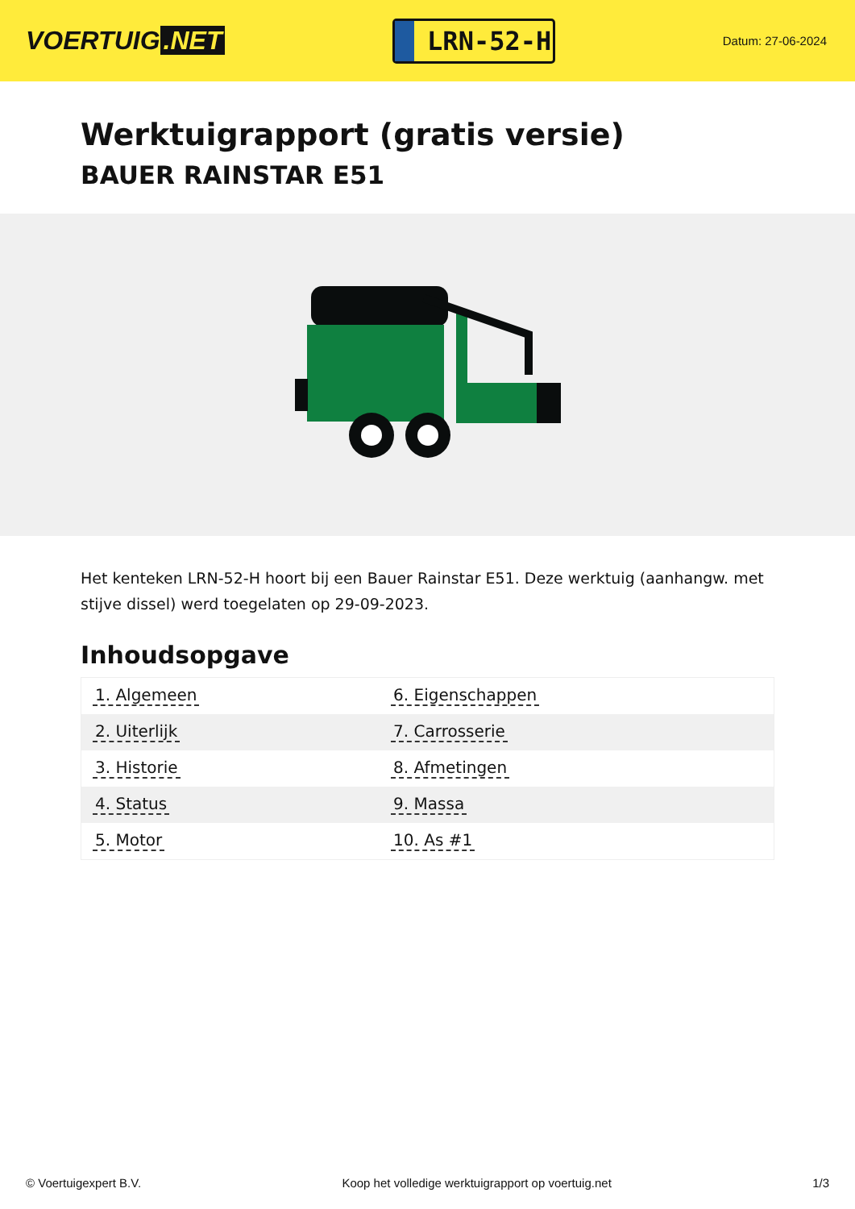VOERTUIG.NET
LRN-52-H
Datum: 27-06-2024
Werktuigrapport (gratis versie)
BAUER RAINSTAR E51
Het kenteken LRN-52-H hoort bij een Bauer Rainstar E51. Deze werktuig (aanhangw. met stijve dissel) werd toegelaten op 29-09-2023.
Inhoudsopgave
| 1. Algemeen | 6. Eigenschappen |
| 2. Uiterlijk | 7. Carrosserie |
| 3. Historie | 8. Afmetingen |
| 4. Status | 9. Massa |
| 5. Motor | 10. As #1 |
© Voertuigexpert B.V. Koop het volledige werktuigrapport op voertuig.net 1/3